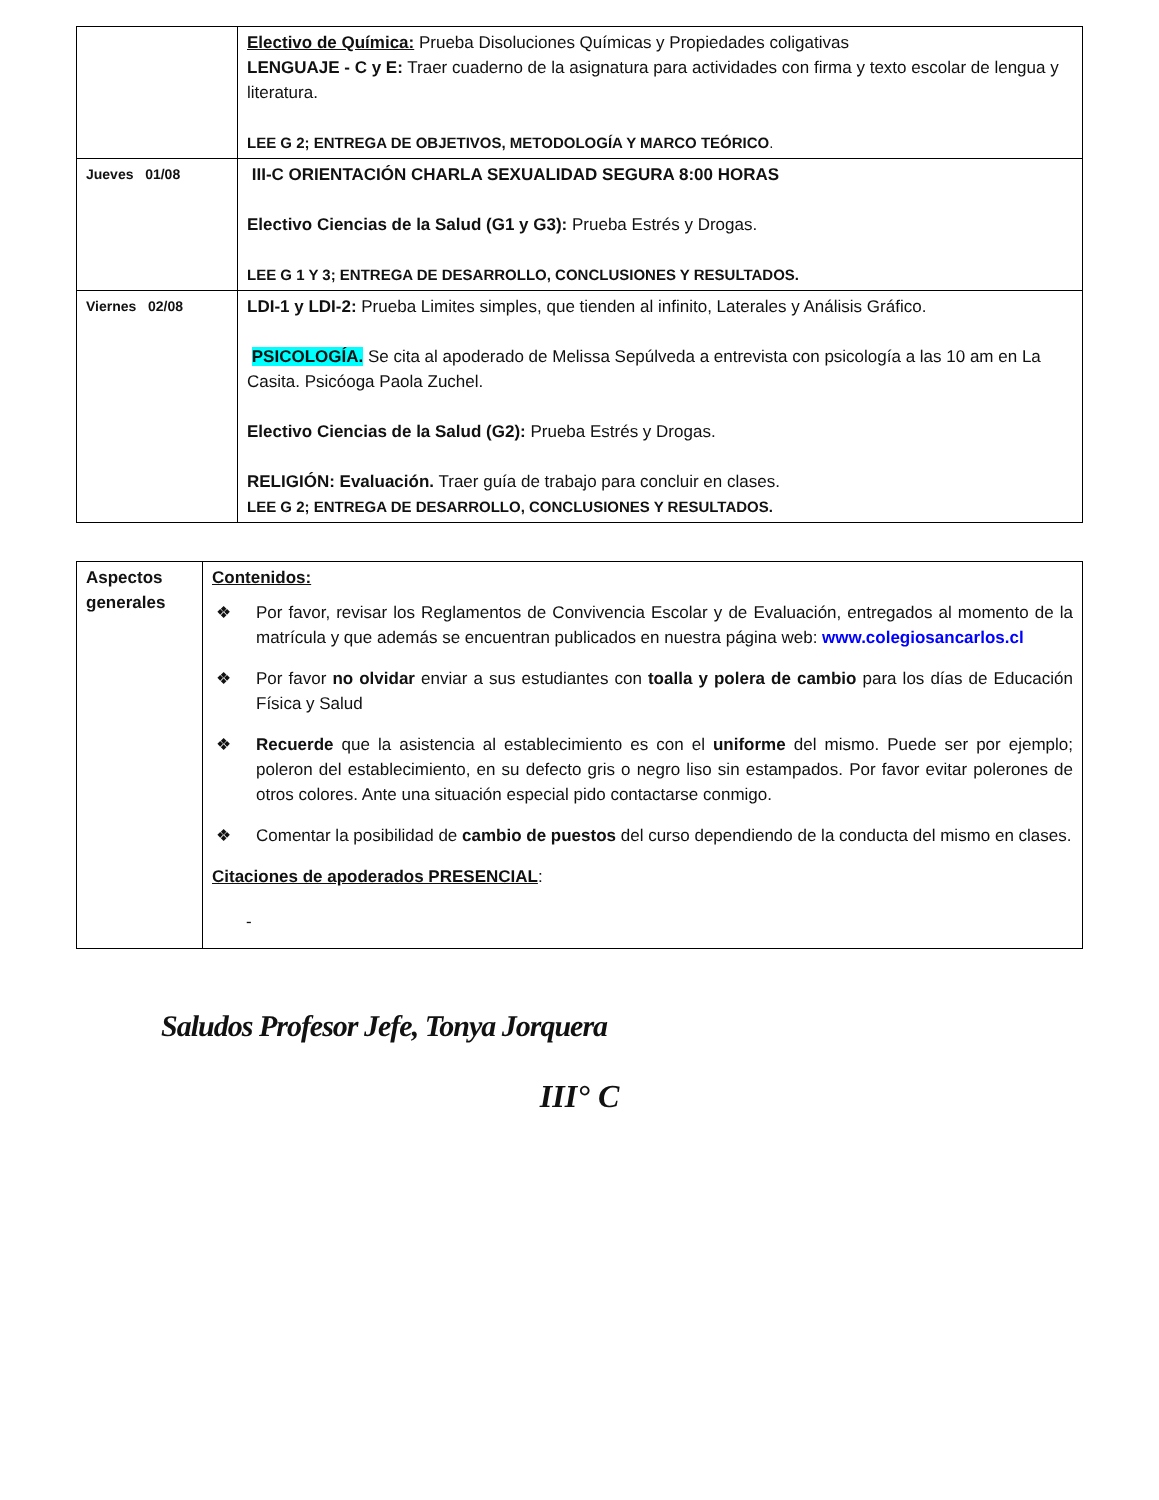| | Electivo de Química: Prueba Disoluciones Químicas y Propiedades coligativas LENGUAJE - C y E: Traer cuaderno de la asignatura para actividades con firma y texto escolar de lengua y literatura. LEE G 2; ENTREGA DE OBJETIVOS, METODOLOGÍA Y MARCO TEÓRICO . |
| Jueves 01/08 | III-C ORIENTACIÓN CHARLA SEXUALIDAD SEGURA 8:00 HORAS Electivo Ciencias de la Salud (G1 y G3): Prueba Estrés y Drogas. LEE G 1 Y 3; ENTREGA DE DESARROLLO, CONCLUSIONES Y RESULTADOS. |
| Viernes 02/08 | LDI-1 y LDI-2: Prueba Limites simples, que tienden al infinito, Laterales y Análisis Gráfico. PSICOLOGÍA. Se cita al apoderado de Melissa Sepúlveda a entrevista con psicología a las 10 am en La Casita. Psicóoga Paola Zuchel. Electivo Ciencias de la Salud (G2): Prueba Estrés y Drogas. RELIGIÓN: Evaluación. Traer guía de trabajo para concluir en clases. LEE G 2; ENTREGA DE DESARROLLO, CONCLUSIONES Y RESULTADOS. |
| Aspectos generales | Contenidos: ❖ Por favor, revisar los Reglamentos de Convivencia Escolar y de Evaluación, entregados al momento de la matrícula y que además se encuentran publicados en nuestra página web: www.colegiosancarlos.cl ❖ Por favor no olvidar enviar a sus estudiantes con toalla y polera de cambio para los días de Educación Física y Salud ❖ Recuerde que la asistencia al establecimiento es con el uniforme del mismo. Puede ser por ejemplo; poleron del establecimiento, en su defecto gris o negro liso sin estampados. Por favor evitar polerones de otros colores. Ante una situación especial pido contactarse conmigo. ❖ Comentar la posibilidad de cambio de puestos del curso dependiendo de la conducta del mismo en clases. Citaciones de apoderados PRESENCIAL : - |
Saludos Profesor Jefe, Tonya Jorquera
III° C